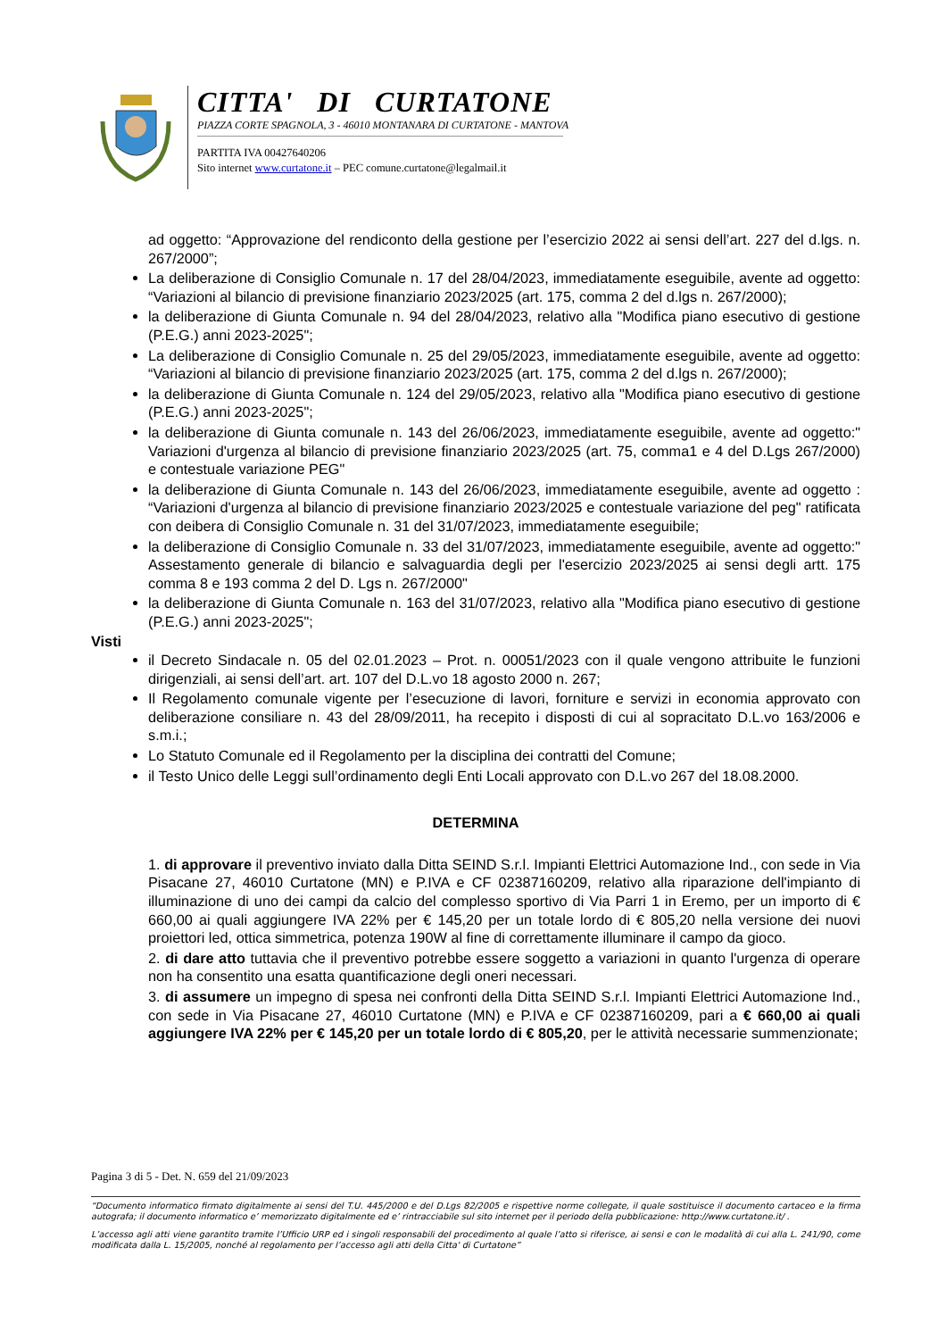CITTA' DI CURTATONE
PIAZZA CORTE SPAGNOLA, 3 - 46010 MONTANARA DI CURTATONE - MANTOVA
PARTITA IVA 00427640206
Sito internet www.curtatone.it – PEC comune.curtatone@legalmail.it
ad oggetto: “Approvazione del rendiconto della gestione per l’esercizio 2022 ai sensi dell’art. 227 del d.lgs. n. 267/2000”;
La deliberazione di Consiglio Comunale n. 17 del 28/04/2023, immediatamente eseguibile, avente ad oggetto: “Variazioni al bilancio di previsione finanziario 2023/2025 (art. 175, comma 2 del d.lgs n. 267/2000);
la deliberazione di Giunta Comunale n. 94 del 28/04/2023, relativo alla "Modifica piano esecutivo di gestione (P.E.G.) anni 2023-2025";
La deliberazione di Consiglio Comunale n. 25 del 29/05/2023, immediatamente eseguibile, avente ad oggetto: “Variazioni al bilancio di previsione finanziario 2023/2025 (art. 175, comma 2 del d.lgs n. 267/2000);
la deliberazione di Giunta Comunale n. 124 del 29/05/2023, relativo alla "Modifica piano esecutivo di gestione (P.E.G.) anni 2023-2025";
la deliberazione di Giunta comunale n. 143 del 26/06/2023, immediatamente eseguibile, avente ad oggetto:" Variazioni d'urgenza al bilancio di previsione finanziario 2023/2025 (art. 75, comma1 e 4 del D.Lgs 267/2000) e contestuale variazione PEG"
la deliberazione di Giunta Comunale n. 143 del 26/06/2023, immediatamente eseguibile, avente ad oggetto : “Variazioni d'urgenza al bilancio di previsione finanziario 2023/2025 e contestuale variazione del peg" ratificata con deibera di Consiglio Comunale n. 31 del 31/07/2023, immediatamente eseguibile;
la deliberazione di Consiglio Comunale n. 33 del 31/07/2023, immediatamente eseguibile, avente ad oggetto:" Assestamento generale di bilancio e salvaguardia degli per l'esercizio 2023/2025 ai sensi degli artt. 175 comma 8 e 193 comma 2 del D. Lgs n. 267/2000"
la deliberazione di Giunta Comunale n. 163 del 31/07/2023, relativo alla "Modifica piano esecutivo di gestione (P.E.G.) anni 2023-2025";
Visti
il Decreto Sindacale n. 05 del 02.01.2023 – Prot. n. 00051/2023 con il quale vengono attribuite le funzioni dirigenziali, ai sensi dell’art. art. 107 del D.L.vo 18 agosto 2000 n. 267;
Il Regolamento comunale vigente per l’esecuzione di lavori, forniture e servizi in economia approvato con deliberazione consiliare n. 43 del 28/09/2011, ha recepito i disposti di cui al sopracitato D.L.vo 163/2006 e s.m.i.;
Lo Statuto Comunale ed il Regolamento per la disciplina dei contratti del Comune;
il Testo Unico delle Leggi sull’ordinamento degli Enti Locali approvato con D.L.vo 267 del 18.08.2000.
DETERMINA
1. di approvare il preventivo inviato dalla Ditta SEIND S.r.l. Impianti Elettrici Automazione Ind., con sede in Via Pisacane 27, 46010 Curtatone (MN) e P.IVA e CF 02387160209, relativo alla riparazione dell'impianto di illuminazione di uno dei campi da calcio del complesso sportivo di Via Parri 1 in Eremo, per un importo di € 660,00 ai quali aggiungere IVA 22% per € 145,20 per un totale lordo di € 805,20 nella versione dei nuovi proiettori led, ottica simmetrica, potenza 190W al fine di correttamente illuminare il campo da gioco.
2. di dare atto tuttavia che il preventivo potrebbe essere soggetto a variazioni in quanto l'urgenza di operare non ha consentito una esatta quantificazione degli oneri necessari.
3. di assumere un impegno di spesa nei confronti della Ditta SEIND S.r.l. Impianti Elettrici Automazione Ind., con sede in Via Pisacane 27, 46010 Curtatone (MN) e P.IVA e CF 02387160209, pari a € 660,00 ai quali aggiungere IVA 22% per € 145,20 per un totale lordo di € 805,20, per le attività necessarie summenzionate;
Pagina 3 di 5 - Det. N. 659 del 21/09/2023
“Documento informatico firmato digitalmente ai sensi del T.U. 445/2000 e del D.Lgs 82/2005 e rispettive norme collegate, il quale sostituisce il documento cartaceo e la firma autografa; il documento informatico e’ memorizzato digitalmente ed e’ rintracciabile sul sito internet per il periodo della pubblicazione: http://www.curtatone.it/ .
L’accesso agli atti viene garantito tramite l’Ufficio URP ed i singoli responsabili del procedimento al quale l’atto si riferisce, ai sensi e con le modalità di cui alla L. 241/90, come modificata dalla L. 15/2005, nonché al regolamento per l’accesso agli atti della Citta' di Curtatone”